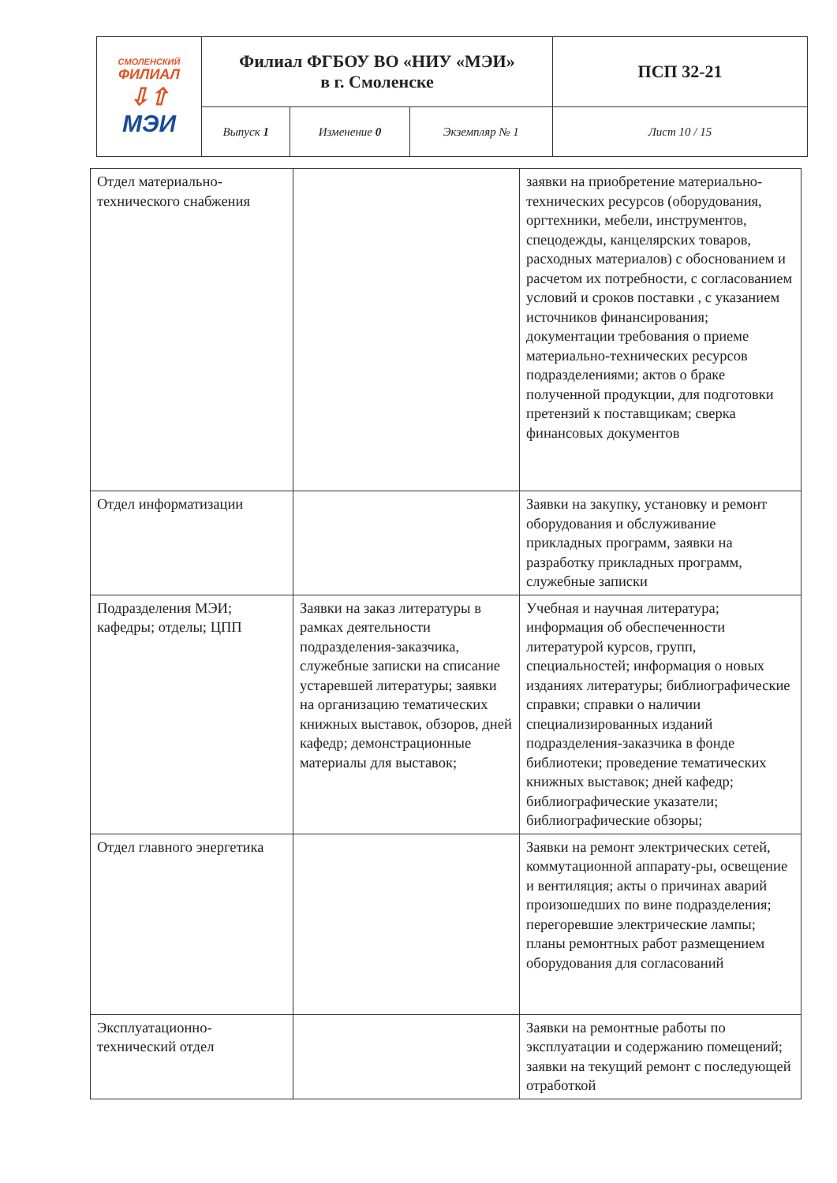| СМОЛЕНСКИЙ ФИЛИАЛ ⇩⇧ МЭИ | Филиал ФГБОУ ВО «НИУ «МЭИ» в г. Смоленске | | | ПСП 32-21 |
| | Выпуск 1 | Изменение 0 | Экземпляр № 1 | Лист 10 / 15 |
| Отдел материально-технического снабжения | | заявки на приобретение материально-технических ресурсов (оборудования, оргтехники, мебели, инструментов, спецодежды, канцелярских товаров, расходных материалов) с обоснованием и расчетом их потребности, с согласованием условий и сроков поставки , с указанием источников финансирования; документации требования о приеме материально-технических ресурсов подразделениями; актов о браке полученной продукции, для подготовки претензий к поставщикам; сверка финансовых документов |
| Отдел информатизации | | Заявки на закупку, установку и ремонт оборудования и обслуживание прикладных программ, заявки на разработку прикладных программ, служебные записки |
| Подразделения МЭИ; кафедры; отделы; ЦПП | Заявки на заказ литературы в рамках деятельности подразделения-заказчика, служебные записки на списание устаревшей литературы; заявки на организацию тематических книжных выставок, обзоров, дней кафедр; демонстрационные материалы для выставок; | Учебная и научная литература; информация об обеспеченности литературой курсов, групп, специальностей; информация о новых изданиях литературы; библиографические справки; справки о наличии специализированных изданий подразделения-заказчика в фонде библиотеки; проведение тематических книжных выставок; дней кафедр; библиографические указатели; библиографические обзоры; |
| Отдел главного энергетика | | Заявки на ремонт электрических сетей, коммутационной аппарату-ры, освещение и вентиляция; акты о причинах аварий произошедших по вине подразделения; перегоревшие электрические лампы; планы ремонтных работ размещением оборудования для согласований |
| Эксплуатационно-технический отдел | | Заявки на ремонтные работы по эксплуатации и содержанию помещений; заявки на текущий ремонт с последующей отработкой |